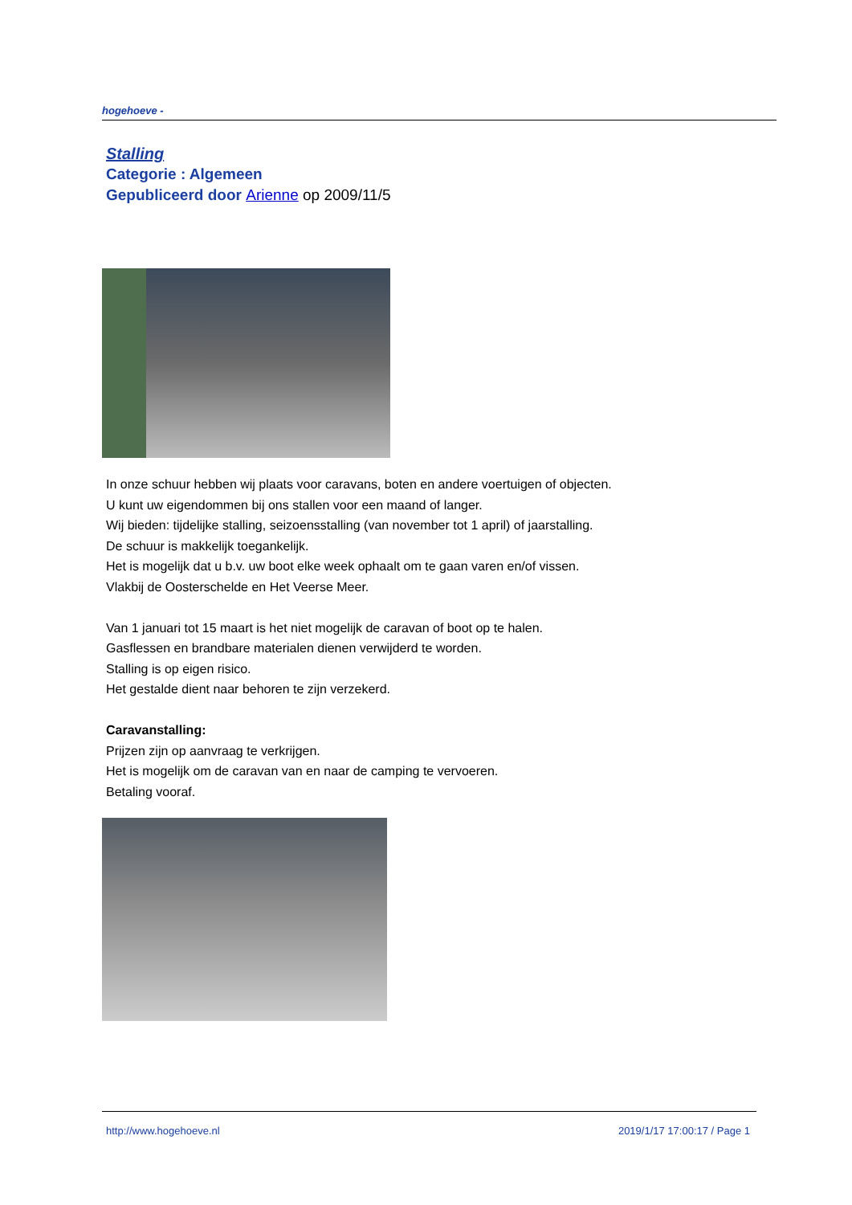hogehoeve -
Stalling
Categorie : Algemeen
Gepubliceerd door Arienne op 2009/11/5
In onze schuur hebben wij plaats voor caravans, boten en andere voertuigen of objecten.
U kunt uw eigendommen bij ons stallen voor een maand of langer.
Wij bieden: tijdelijke stalling, seizoensstalling (van november tot 1 april) of jaarstalling.
De schuur is makkelijk toegankelijk.
Het is mogelijk dat u b.v. uw boot elke week ophaalt om te gaan varen en/of vissen.
Vlakbij de Oosterschelde en Het Veerse Meer.
Van 1 januari tot 15 maart is het niet mogelijk de caravan of boot op te halen.
Gasflessen en brandbare materialen dienen verwijderd te worden.
Stalling is op eigen risico.
Het gestalde dient naar behoren te zijn verzekerd.
Caravanstalling:
Prijzen zijn op aanvraag te verkrijgen.
Het is mogelijk om de caravan van en naar de camping te vervoeren.
Betaling vooraf.
http://www.hogehoeve.nl 2019/1/17 17:00:17 / Page 1